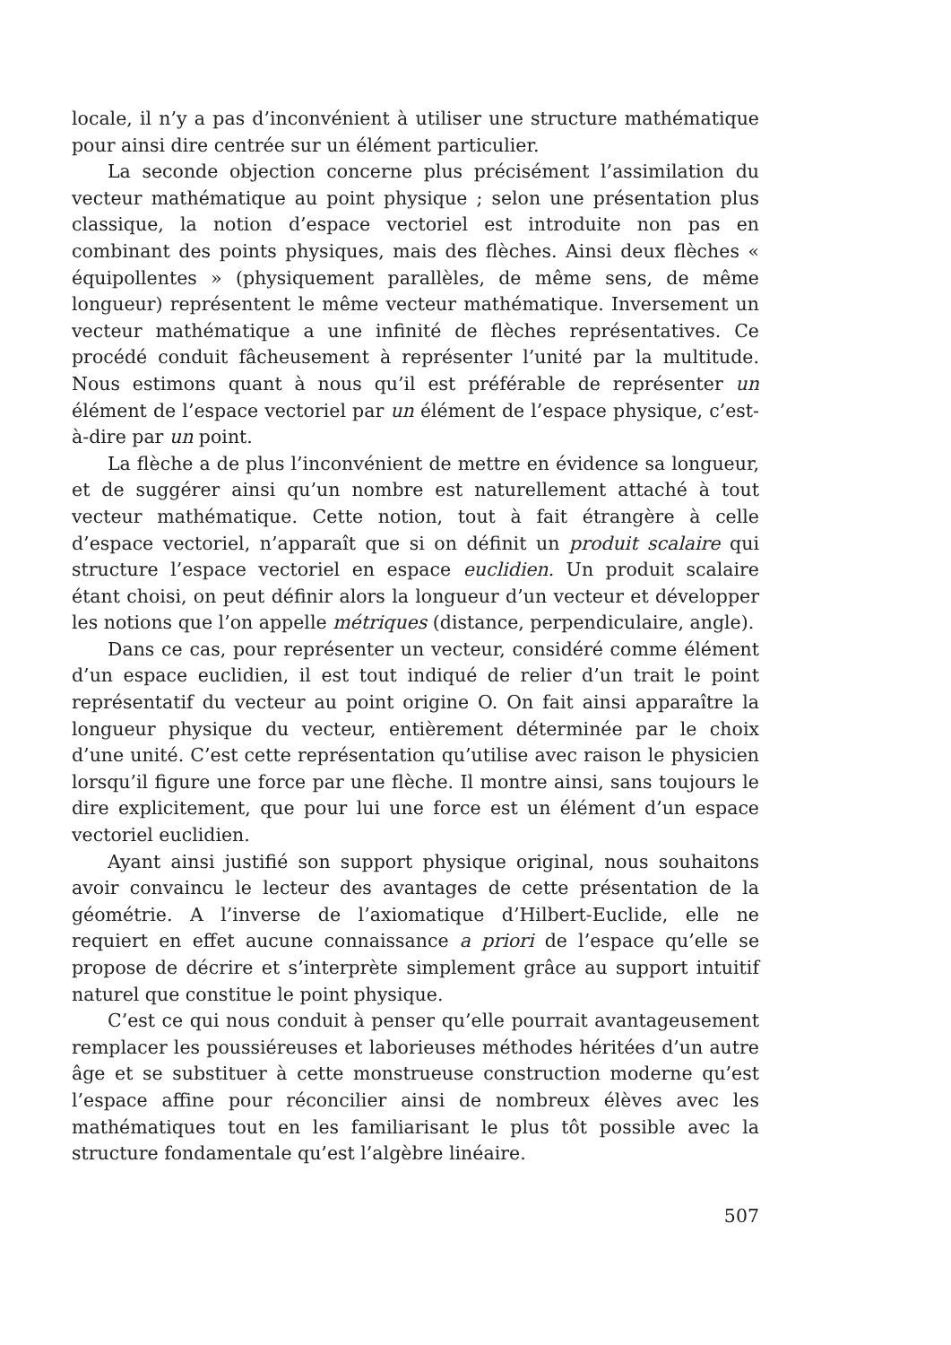locale, il n’y a pas d’inconvénient à utiliser une structure mathématique pour ainsi dire centrée sur un élément particulier.
La seconde objection concerne plus précisément l’assimilation du vecteur mathématique au point physique ; selon une présentation plus classique, la notion d’espace vectoriel est introduite non pas en combinant des points physiques, mais des flèches. Ainsi deux flèches « équipollentes » (physiquement parallèles, de même sens, de même longueur) représentent le même vecteur mathématique. Inversement un vecteur mathématique a une infinité de flèches représentatives. Ce procédé conduit fâcheusement à représenter l’unité par la multitude. Nous estimons quant à nous qu’il est préférable de représenter un élément de l’espace vectoriel par un élément de l’espace physique, c’est-à-dire par un point.
La flèche a de plus l’inconvénient de mettre en évidence sa longueur, et de suggérer ainsi qu’un nombre est naturellement attaché à tout vecteur mathématique. Cette notion, tout à fait étrangère à celle d’espace vectoriel, n’apparaît que si on définit un produit scalaire qui structure l’espace vectoriel en espace euclidien. Un produit scalaire étant choisi, on peut définir alors la longueur d’un vecteur et développer les notions que l’on appelle métriques (distance, perpendiculaire, angle).
Dans ce cas, pour représenter un vecteur, considéré comme élément d’un espace euclidien, il est tout indiqué de relier d’un trait le point représentatif du vecteur au point origine O. On fait ainsi apparaître la longueur physique du vecteur, entièrement déterminée par le choix d’une unité. C’est cette représentation qu’utilise avec raison le physicien lorsqu’il figure une force par une flèche. Il montre ainsi, sans toujours le dire explicitement, que pour lui une force est un élément d’un espace vectoriel euclidien.
Ayant ainsi justifié son support physique original, nous souhaitons avoir convaincu le lecteur des avantages de cette présentation de la géométrie. A l’inverse de l’axiomatique d’Hilbert-Euclide, elle ne requiert en effet aucune connaissance a priori de l’espace qu’elle se propose de décrire et s’interprète simplement grâce au support intuitif naturel que constitue le point physique.
C’est ce qui nous conduit à penser qu’elle pourrait avantageusement remplacer les poussiéreuses et laborieuses méthodes héritées d’un autre âge et se substituer à cette monstrueuse construction moderne qu’est l’espace affine pour réconcilier ainsi de nombreux élèves avec les mathématiques tout en les familiarisant le plus tôt possible avec la structure fondamentale qu’est l’algèbre linéaire.
507